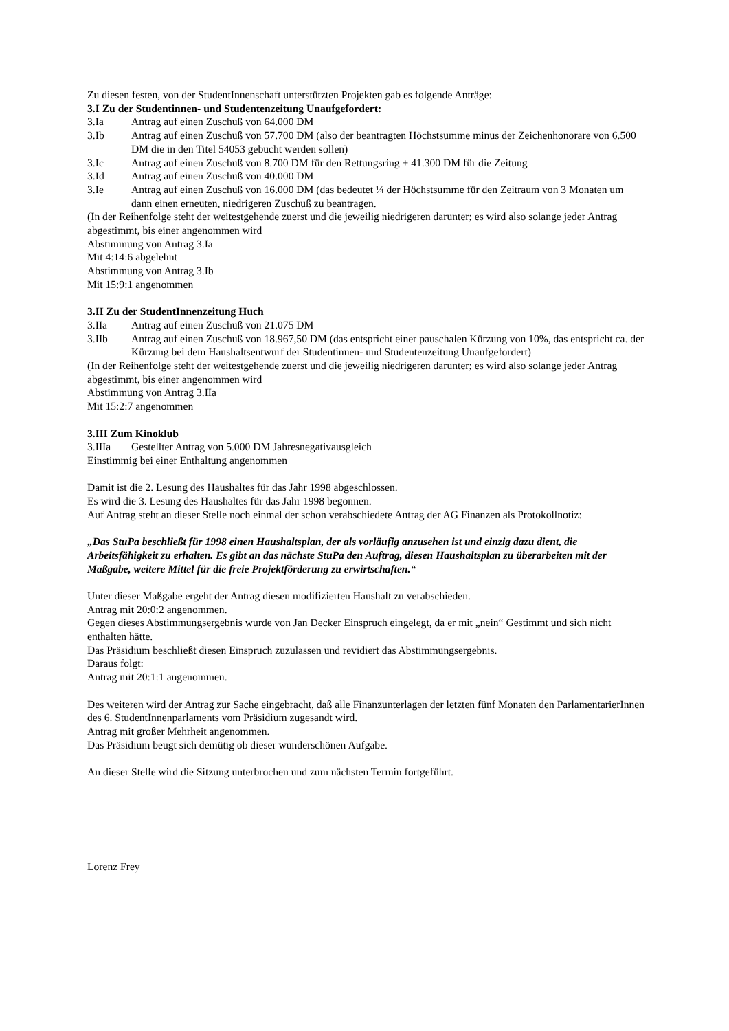Zu diesen festen, von der StudentInnenschaft unterstützten Projekten gab es folgende Anträge:
3.I Zu der Studentinnen- und Studentenzeitung Unaufgefordert:
3.Ia Antrag auf einen Zuschuß von 64.000 DM
3.Ib Antrag auf einen Zuschuß von 57.700 DM (also der beantragten Höchstsumme minus der Zeichenhonorare von 6.500 DM die in den Titel 54053 gebucht werden sollen)
3.Ic Antrag auf einen Zuschuß von 8.700 DM für den Rettungsring + 41.300 DM für die Zeitung
3.Id Antrag auf einen Zuschuß von 40.000 DM
3.Ie Antrag auf einen Zuschuß von 16.000 DM (das bedeutet ¼ der Höchstsumme für den Zeitraum von 3 Monaten um dann einen erneuten, niedrigeren Zuschuß zu beantragen.
(In der Reihenfolge steht der weitestgehende zuerst und die jeweilig niedrigeren darunter; es wird also solange jeder Antrag abgestimmt, bis einer angenommen wird
Abstimmung von Antrag 3.Ia
Mit 4:14:6 abgelehnt
Abstimmung von Antrag 3.Ib
Mit 15:9:1 angenommen
3.II Zu der StudentInnenzeitung Huch
3.IIa Antrag auf einen Zuschuß von 21.075 DM
3.IIb Antrag auf einen Zuschuß von 18.967,50 DM (das entspricht einer pauschalen Kürzung von 10%, das entspricht ca. der Kürzung bei dem Haushaltsentwurf der Studentinnen- und Studentenzeitung Unaufgefordert)
(In der Reihenfolge steht der weitestgehende zuerst und die jeweilig niedrigeren darunter; es wird also solange jeder Antrag abgestimmt, bis einer angenommen wird
Abstimmung von Antrag 3.IIa
Mit 15:2:7 angenommen
3.III Zum Kinoklub
3.IIIa Gestellter Antrag von 5.000 DM Jahresnegativausgleich
Einstimmig bei einer Enthaltung angenommen
Damit ist die 2. Lesung des Haushaltes für das Jahr 1998 abgeschlossen.
Es wird die 3. Lesung des Haushaltes für das Jahr 1998 begonnen.
Auf Antrag steht an dieser Stelle noch einmal der schon verabschiedete Antrag der AG Finanzen als Protokollnotiz:
„Das StuPa beschließt für 1998 einen Haushaltsplan, der als vorläufig anzusehen ist und einzig dazu dient, die Arbeitsfähigkeit zu erhalten. Es gibt an das nächste StuPa den Auftrag, diesen Haushaltsplan zu überarbeiten mit der Maßgabe, weitere Mittel für die freie Projektförderung zu erwirtschaften.“
Unter dieser Maßgabe ergeht der Antrag diesen modifizierten Haushalt zu verabschieden.
Antrag mit 20:0:2 angenommen.
Gegen dieses Abstimmungsergebnis wurde von Jan Decker Einspruch eingelegt, da er mit „nein“ Gestimmt und sich nicht enthalten hätte.
Das Präsidium beschließt diesen Einspruch zuzulassen und revidiert das Abstimmungsergebnis.
Daraus folgt:
Antrag mit 20:1:1 angenommen.
Des weiteren wird der Antrag zur Sache eingebracht, daß alle Finanzunterlagen der letzten fünf Monaten den ParlamentarierInnen des 6. StudentInnenparlaments vom Präsidium zugesandt wird.
Antrag mit großer Mehrheit angenommen.
Das Präsidium beugt sich demütig ob dieser wunderschönen Aufgabe.
An dieser Stelle wird die Sitzung unterbrochen und zum nächsten Termin fortgeführt.
Lorenz Frey